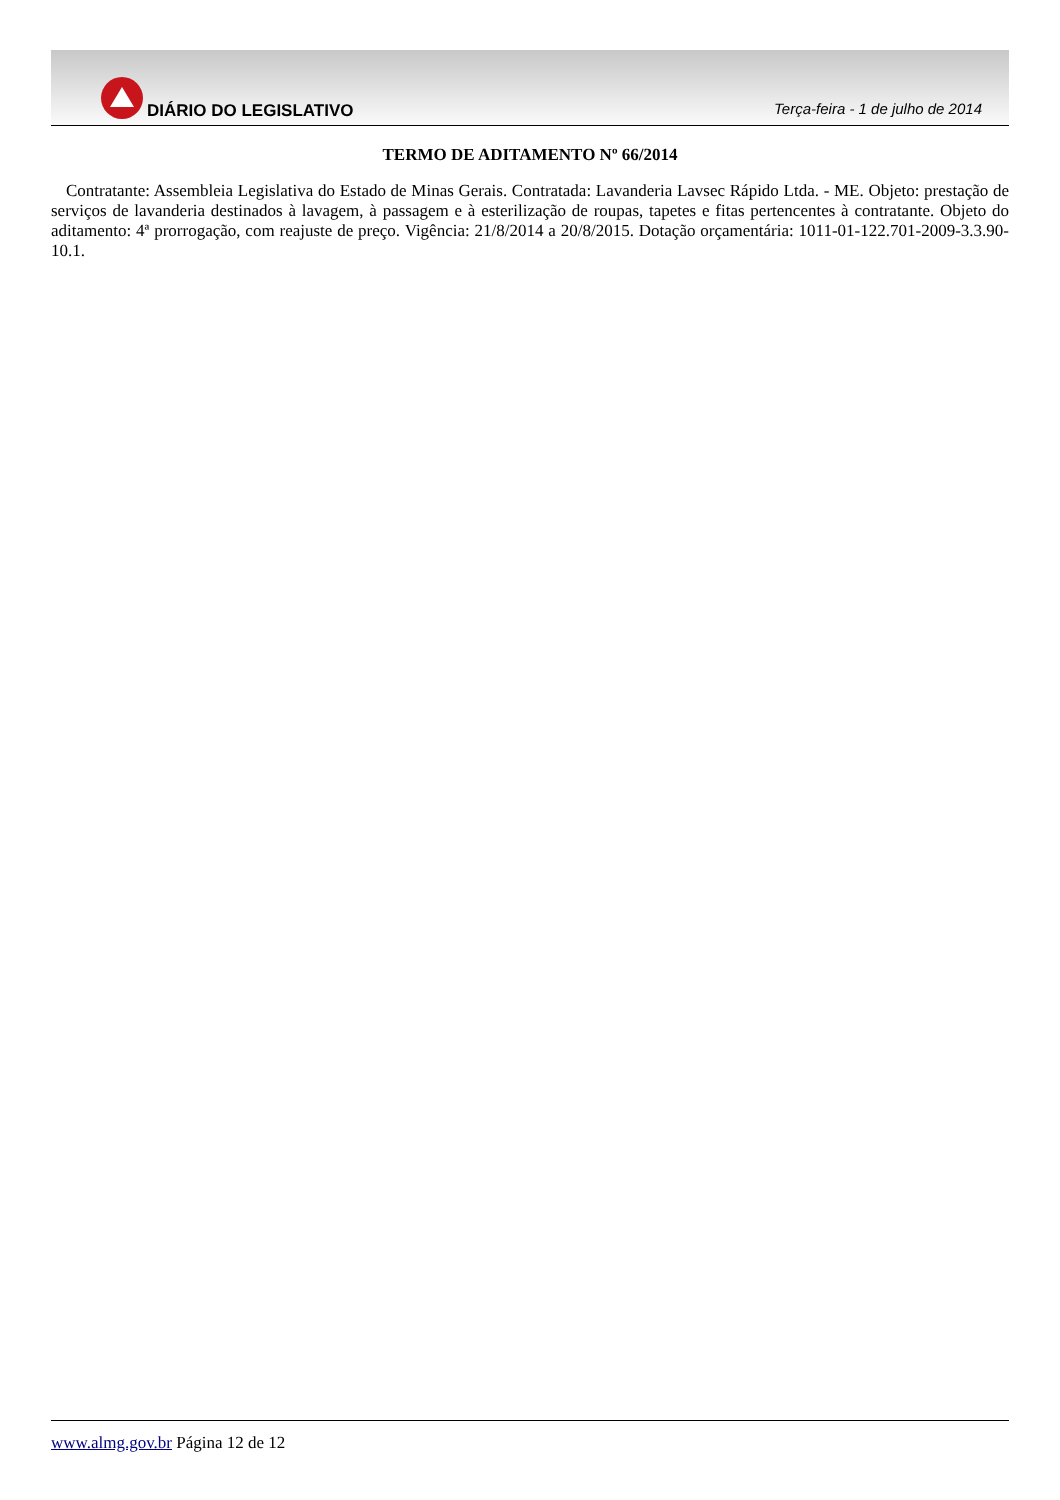DIÁRIO DO LEGISLATIVO
Terça-feira - 1 de julho de 2014
TERMO DE ADITAMENTO Nº 66/2014
Contratante: Assembleia Legislativa do Estado de Minas Gerais. Contratada: Lavanderia Lavsec Rápido Ltda. - ME. Objeto: prestação de serviços de lavanderia destinados à lavagem, à passagem e à esterilização de roupas, tapetes e fitas pertencentes à contratante. Objeto do aditamento: 4ª prorrogação, com reajuste de preço. Vigência: 21/8/2014 a 20/8/2015. Dotação orçamentária: 1011-01-122.701-2009-3.3.90-10.1.
www.almg.gov.br Página 12 de 12